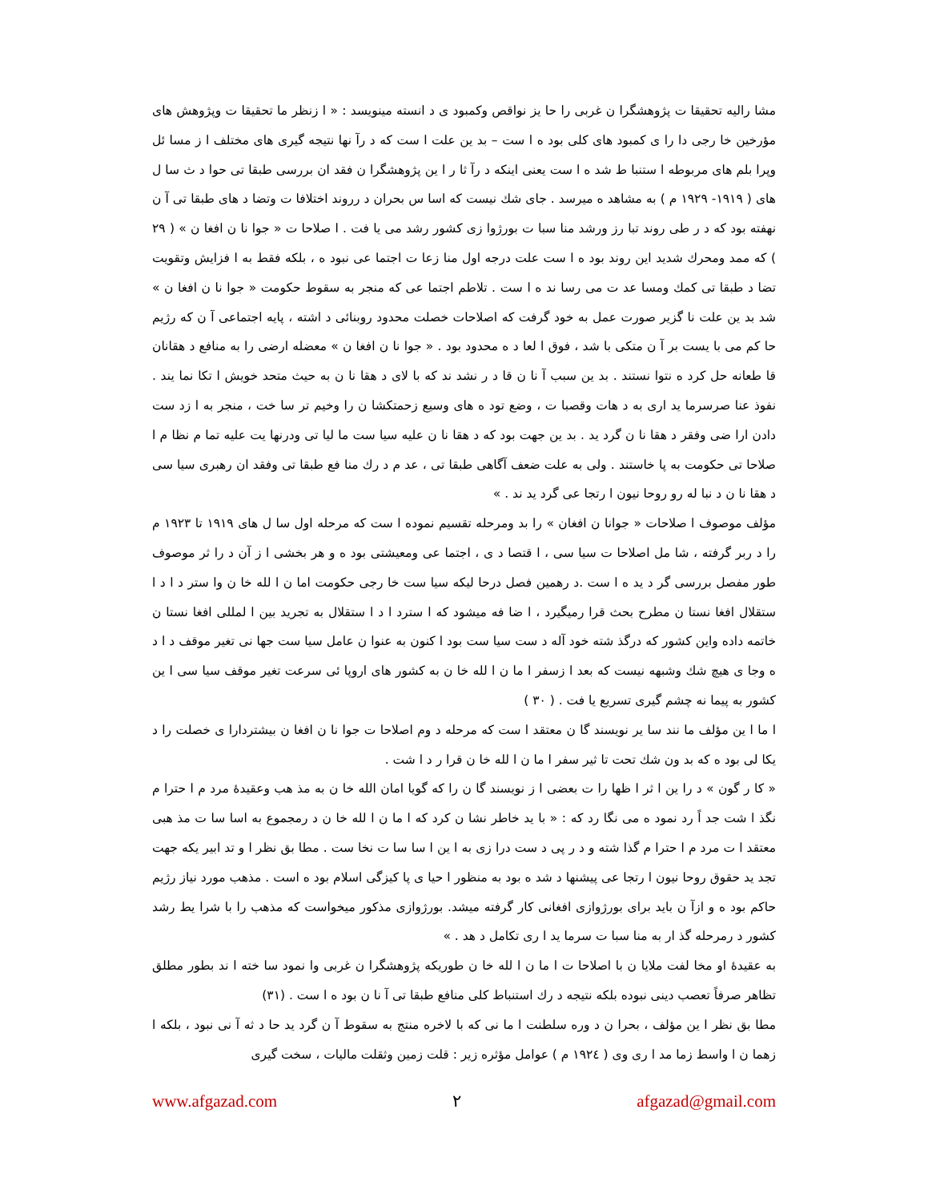مشا راليه تحقيقا ت پژوهشگرا ن غربی را حا يز نواقص وكمبود ی د انسته مينويسد : « ا زنظر ما تحقيقا ت وپژوهش های مؤرخين خا رجی دا را ی كمبود های كلی بود ه ا ست – بد ين علت ا ست كه د رآ نها نتيجه گيری های مختلف ا ز مسا ئل وپرا بلم های مربوطه ا ستنبا ط شد ه ا ست يعنی اينكه د رآ ثا ر ا ين پژوهشگرا ن فقد ان بررسی طبقا تی حوا د ث سا ل های ( ١٩١٩- ١٩٢٩ م ) به مشاهد ه ميرسد . جای شك نيست كه اسا س بحران د رروند اختلافا ت وتضا د های طبقا تی آ ن نهفته بود كه د ر طی روند تبا رز ورشد منا سبا ت بورژوا زی كشور رشد می يا فت . ا صلاحا ت « جوا نا ن افغا ن » ( ٢٩ ) كه ممد ومحرك شديد اين روند بود ه ا ست علت درجه اول منا زعا ت اجتما عی نبود ه ، بلكه فقط به ا فزايش وتقويت تضا د طبقا تی كمك ومسا عد ت می رسا ند ه ا ست . تلاطم اجتما عی كه منجر به سقوط حكومت « جوا نا ن افغا ن » شد بد ين علت نا گزير صورت عمل به خود گرفت كه اصلاحات خصلت محدود روبنائی د اشته ، پايه اجتماعی آ ن كه رژيم حا كم می با يست بر آ ن متكی با شد ، فوق ا لعا د ه محدود بود . « جوا نا ن افغا ن » معضله ارضی را به منافع د هقانان قا طعانه حل كرد ه نتوا نستند . بد ين سبب آ نا ن قا د ر نشد ند كه با لای د هقا نا ن به حيث متحد خويش ا تكا نما يند . نفوذ عنا صرسرما يد اری به د هات وقصبا ت ، وضع تود ه های وسيع زحمتكشا ن را وخيم تر سا خت ، منجر به ا زد ست دادن ارا ضی وفقر د هقا نا ن گرد يد . بد ين جهت بود كه د هقا نا ن عليه سيا ست ما ليا تی ودرنها يت عليه تما م نظا م ا صلاحا تی حكومت به پا خاستند . ولی به علت ضعف آگاهی طبقا تی ، عد م د رك منا فع طبقا تی وفقد ان رهبری سيا سی د هقا نا ن د نبا له رو روحا نيون ا رتجا عی گرد يد ند . »
مؤلف موصوف ا صلاحات « جوانا ن افغان » را بد ومرحله تقسيم نموده ا ست كه مرحله اول سا ل های ١٩١٩ تا ١٩٢٣ م را د ربر گرفته ، شا مل اصلاحا ت سيا سی ، ا قتصا د ی ، اجتما عی ومعيشتی بود ه و هر بخشی ا ز آن د را ثر موصوف طور مفصل بررسی گر د يد ه ا ست .د رهمين فصل درحا ليكه سيا ست خا رجی حكومت اما ن ا لله خا ن وا ستر د ا د ا ستقلال افغا نستا ن مطرح بحث قرا رميگيرد ، ا ضا فه ميشود كه ا سترد ا د ا ستقلال به تجريد بين ا لمللی افغا نستا ن خاتمه داده واين كشور كه درگذ شته خود آله د ست سيا ست بود ا كنون به عنوا ن عامل سيا ست جها نی تغير موقف د ا د ه وجا ی هيچ شك وشبهه نيست كه بعد ا زسفر ا ما ن ا لله خا ن به كشور های اروپا ئی سرعت تغير موقف سيا سی ا ين كشور به پيما نه چشم گيری تسريع يا فت . ( ٣٠ )
ا ما ا ين مؤلف ما نند سا ير نويسند گا ن معتقد ا ست كه مرحله د وم اصلاحا ت جوا نا ن افغا ن بيشتردارا ی خصلت را د يكا لی بود ه كه بد ون شك تحت تا ثير سفر ا ما ن ا لله خا ن قرا ر د ا شت .
« كا ر گون » د را ين ا ثر ا ظها را ت بعضی ا ز نويسند گا ن را كه گويا امان الله خا ن به مذ هب وعقيدهٔ مرد م ا حترا م نگذ ا شت جد اً رد نمود ه می نگا رد كه : « با يد خاطر نشا ن كرد كه ا ما ن ا لله خا ن د رمجموع به اسا سا ت مذ هبی معتقد ا ت مرد م ا حترا م گذا شته و د ر پی د ست درا زی به ا ين ا سا سا ت نخا ست . مطا بق نظر ا و تد ابير يكه جهت تجد يد حقوق روحا نيون ا رتجا عی پيشنها د شد ه بود به منظور ا حيا ی پا كيزگی اسلام بود ه است . مذهب مورد نياز رژيم حاكم بود ه و ازآ ن بايد برای بورژوازی افغانی كار گرفته ميشد. بورژوازی مذكور ميخواست كه مذهب را با شرا يط رشد كشور د رمرحله گذ ار به منا سبا ت سرما يد ا ری تكامل د هد . »
به عقيدهٔ او مخا لفت ملايا ن با اصلاحا ت ا ما ن ا لله خا ن طوريكه پژوهشگرا ن غربی وا نمود سا خته ا ند بطور مطلق تظاهر صرفاً تعصب دينی نبوده بلكه نتيجه د رك استنباط كلی منافع طبقا تی آ نا ن بود ه ا ست . (٣١)
مطا بق نظر ا ين مؤلف ، بحرا ن د وره سلطنت ا ما نی كه با لاخره منتج به سقوط آ ن گرد يد حا د ثه آ نی نبود ، بلكه ا زهما ن ا واسط زما مد ا ری وی ( ١٩٢٤ م ) عوامل مؤثره زير : قلت زمين وثقلت ماليات ، سخت گيری
www.afgazad.com ٢ afgazad@gmail.com